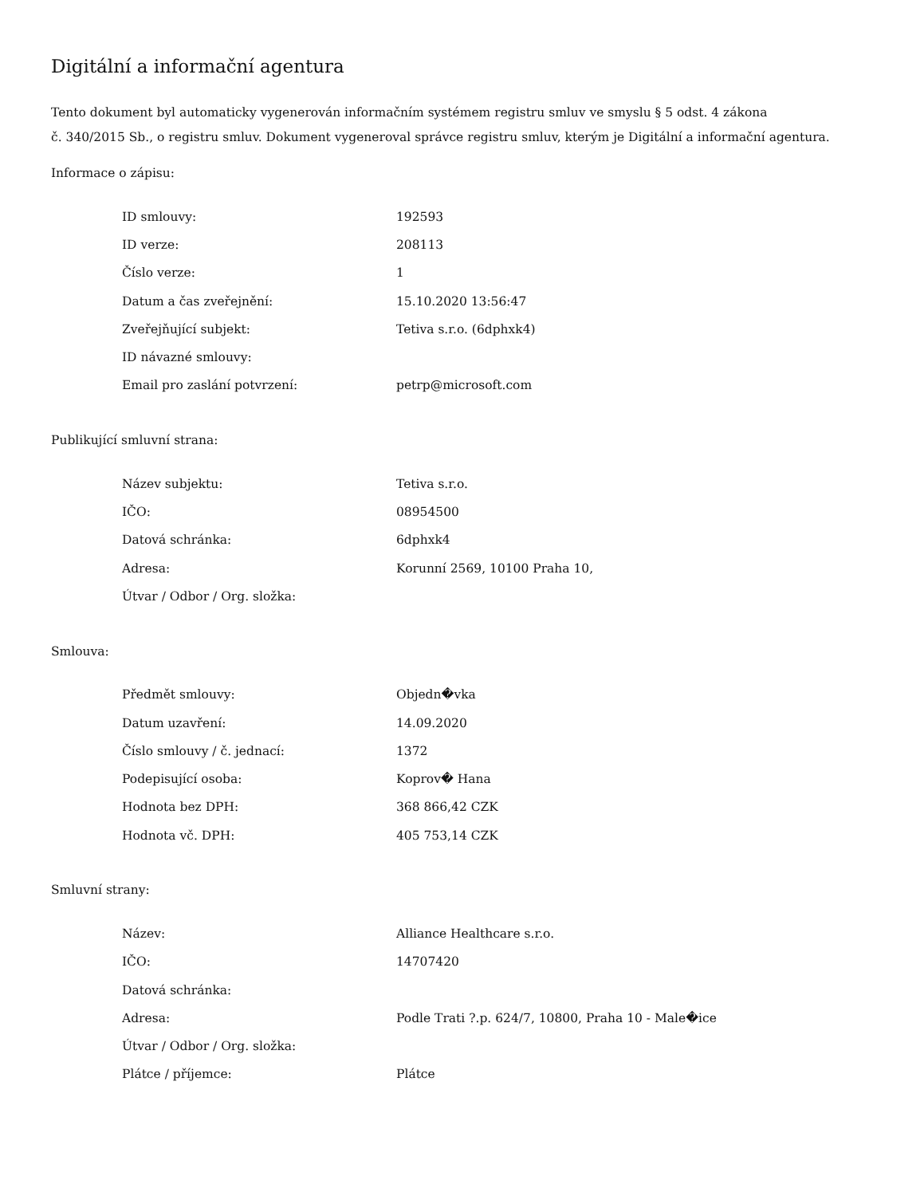Digitální a informační agentura
Tento dokument byl automaticky vygenerován informačním systémem registru smluv ve smyslu § 5 odst. 4 zákona
č. 340/2015 Sb., o registru smluv. Dokument vygeneroval správce registru smluv, kterým je Digitální a informační agentura.
Informace o zápisu:
| ID smlouvy: | 192593 |
| ID verze: | 208113 |
| Číslo verze: | 1 |
| Datum a čas zveřejnění: | 15.10.2020 13:56:47 |
| Zveřejňující subjekt: | Tetiva s.r.o. (6dphxk4) |
| ID návazné smlouvy: | |
| Email pro zaslání potvrzení: | petrp@microsoft.com |
Publikující smluvní strana:
| Název subjektu: | Tetiva s.r.o. |
| IČO: | 08954500 |
| Datová schránka: | 6dphxk4 |
| Adresa: | Korunní 2569, 10100 Praha 10, |
| Útvar / Odbor / Org. složka: | |
Smlouva:
| Předmět smlouvy: | Objedn�vka |
| Datum uzavření: | 14.09.2020 |
| Číslo smlouvy / č. jednací: | 1372 |
| Podepisující osoba: | Koprov� Hana |
| Hodnota bez DPH: | 368 866,42 CZK |
| Hodnota vč. DPH: | 405 753,14 CZK |
Smluvní strany:
| Název: | Alliance Healthcare s.r.o. |
| IČO: | 14707420 |
| Datová schránka: | |
| Adresa: | Podle Trati ?.p. 624/7, 10800, Praha 10 - Male�ice |
| Útvar / Odbor / Org. složka: | |
| Plátce / příjemce: | Plátce |